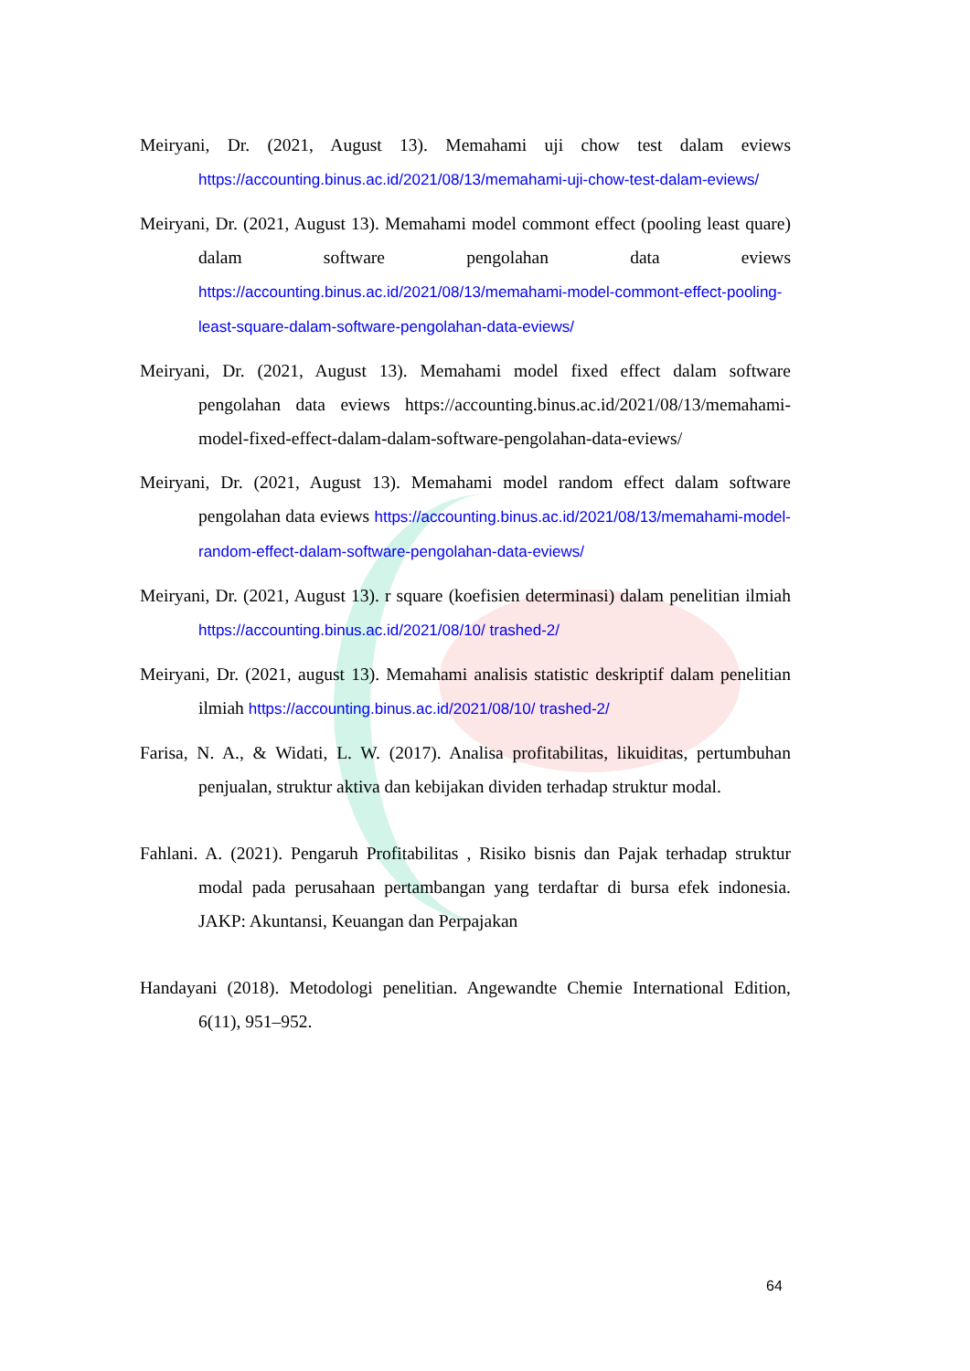Meiryani, Dr. (2021, August 13). Memahami uji chow test dalam eviews https://accounting.binus.ac.id/2021/08/13/memahami-uji-chow-test-dalam-eviews/
Meiryani, Dr. (2021, August 13). Memahami model commont effect (pooling least quare) dalam software pengolahan data eviews https://accounting.binus.ac.id/2021/08/13/memahami-model-commont-effect-pooling-least-square-dalam-software-pengolahan-data-eviews/
Meiryani, Dr. (2021, August 13). Memahami model fixed effect dalam software pengolahan data eviews https://accounting.binus.ac.id/2021/08/13/memahami-model-fixed-effect-dalam-dalam-software-pengolahan-data-eviews/
Meiryani, Dr. (2021, August 13). Memahami model random effect dalam software pengolahan data eviews https://accounting.binus.ac.id/2021/08/13/memahami-model-random-effect-dalam-software-pengolahan-data-eviews/
Meiryani, Dr. (2021, August 13). r square (koefisien determinasi) dalam penelitian ilmiah https://accounting.binus.ac.id/2021/08/10/ trashed-2/
Meiryani, Dr. (2021, august 13). Memahami analisis statistic deskriptif dalam penelitian ilmiah https://accounting.binus.ac.id/2021/08/10/ trashed-2/
Farisa, N. A., & Widati, L. W. (2017). Analisa profitabilitas, likuiditas, pertumbuhan penjualan, struktur aktiva dan kebijakan dividen terhadap struktur modal.
Fahlani. A. (2021). Pengaruh Profitabilitas , Risiko bisnis dan Pajak terhadap struktur modal pada perusahaan pertambangan yang terdaftar di bursa efek indonesia. JAKP: Akuntansi, Keuangan dan Perpajakan
Handayani (2018). Metodologi penelitian. Angewandte Chemie International Edition, 6(11), 951–952.
64